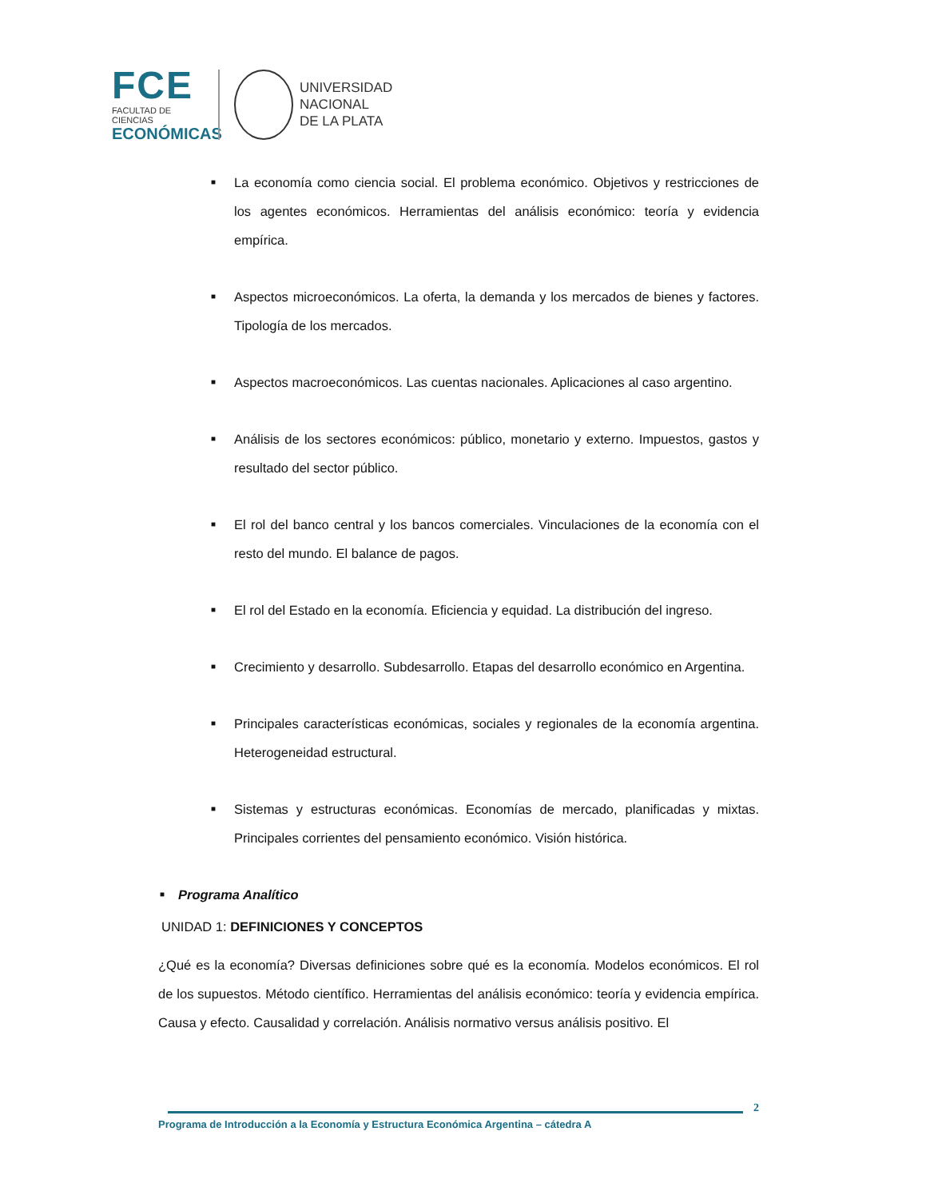FCE
FACULTAD DE CIENCIAS
ECONÓMICAS
UNIVERSIDAD
NACIONAL
DE LA PLATA
■ La economía como ciencia social. El problema económico. Objetivos y restricciones de los agentes económicos. Herramientas del análisis económico: teoría y evidencia empírica.
■ Aspectos microeconómicos. La oferta, la demanda y los mercados de bienes y factores. Tipología de los mercados.
■ Aspectos macroeconómicos. Las cuentas nacionales. Aplicaciones al caso argentino.
■ Análisis de los sectores económicos: público, monetario y externo. Impuestos, gastos y resultado del sector público.
■ El rol del banco central y los bancos comerciales. Vinculaciones de la economía con el resto del mundo. El balance de pagos.
■ El rol del Estado en la economía. Eficiencia y equidad. La distribución del ingreso.
■ Crecimiento y desarrollo. Subdesarrollo. Etapas del desarrollo económico en Argentina.
■ Principales características económicas, sociales y regionales de la economía argentina. Heterogeneidad estructural.
■ Sistemas y estructuras económicas. Economías de mercado, planificadas y mixtas. Principales corrientes del pensamiento económico. Visión histórica.
■ Programa Analítico
UNIDAD 1: DEFINICIONES Y CONCEPTOS
¿Qué es la economía? Diversas definiciones sobre qué es la economía. Modelos económicos. El rol de los supuestos. Método científico. Herramientas del análisis económico: teoría y evidencia empírica. Causa y efecto. Causalidad y correlación. Análisis normativo versus análisis positivo. El
2
Programa de Introducción a la Economía y Estructura Económica Argentina – cátedra A